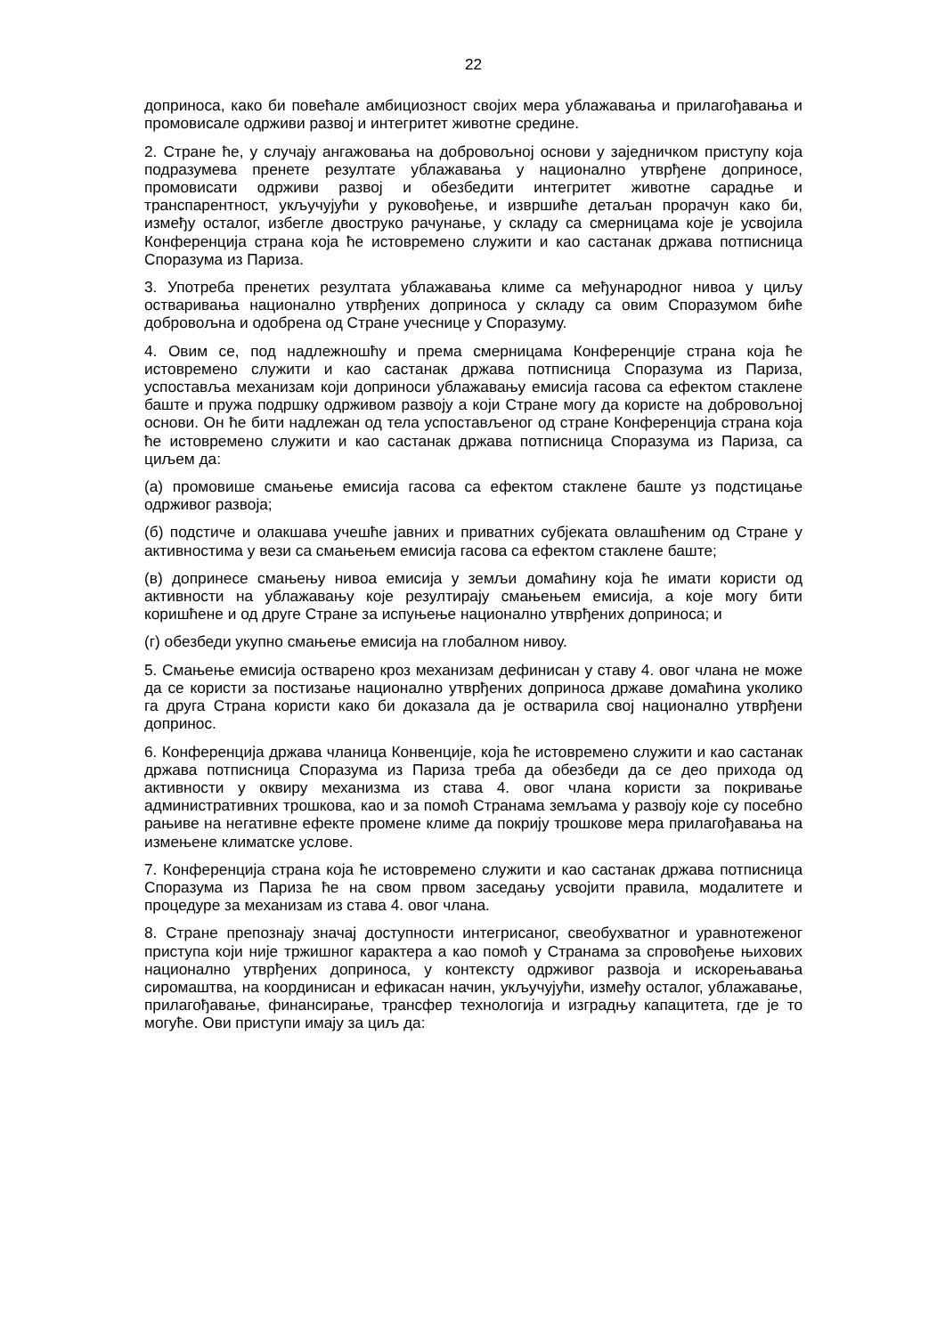22
доприноса, како би повећале амбициозност својих мера ублажавања и прилагођавања и промовисале одрживи развој и интегритет животне средине.
2. Стране ће, у случају ангажовања на добровољној основи у заједничком приступу која подразумева пренете резултате ублажавања у национално утврђене доприносе, промовисати одрживи развој и обезбедити интегритет животне сарадње и транспарентност, укључујући у руковођење, и извршиће детаљан прорачун како би, између осталог, избегле двоструко рачунање, у складу са смерницама које је усвојила Конференција страна која ће истовремено служити и као састанак држава потписница Споразума из Париза.
3. Употреба пренетих резултата ублажавања климе са међународног нивоа у циљу остваривања национално утврђених доприноса у складу са овим Споразумом биће добровољна и одобрена од Стране учеснице у Споразуму.
4. Овим се, под надлежношћу и према смерницама Конференције страна која ће истовремено служити и као састанак држава потписница Споразума из Париза, успоставља механизам који доприноси ублажавању емисија гасова са ефектом стаклене баште и пружа подршку одрживом развоју а који Стране могу да користе на добровољној основи. Он ће бити надлежан од тела успостављеног од стране Конференција страна која ће истовремено служити и као састанак држава потписница Споразума из Париза, са циљем да:
(а) промовише смањење емисија гасова са ефектом стаклене баште уз подстицање одрживог развоја;
(б) подстиче и олакшава учешће јавних и приватних субјеката овлашћеним од Стране у активностима у вези са смањењем емисија гасова са ефектом стаклене баште;
(в) допринесе смањењу нивоа емисија у земљи домаћину која ће имати користи од активности на ублажавању које резултирају смањењем емисија, а које могу бити коришћене и од друге Стране за испуњење национално утврђених доприноса; и
(г) обезбеди укупно смањење емисија на глобалном нивоу.
5. Смањење емисија остварено кроз механизам дефинисан у ставу 4. овог члана не може да се користи за постизање национално утврђених доприноса државе домаћина уколико га друга Страна користи како би доказала да је остварила свој национално утврђени допринос.
6. Конференција држава чланица Конвенције, која ће истовремено служити и као састанак држава потписница Споразума из Париза треба да обезбеди да се део прихода од активности у оквиру механизма из става 4. овог члана користи за покривање административних трошкова, као и за помоћ Странама земљама у развоју које су посебно рањиве на негативне ефекте промене климе да покрију трошкове мера прилагођавања на измењене климатске услове.
7. Конференција страна која ће истовремено служити и као састанак држава потписница Споразума из Париза ће на свом првом заседању усвојити правила, модалитете и процедуре за механизам из става 4. овог члана.
8. Стране препознају значај доступности интегрисаног, свеобухватног и уравнотеженог приступа који није тржишног карактера а као помоћ у Странама за спровођење њихових национално утврђених доприноса, у контексту одрживог развоја и искорењавања сиромаштва, на координисан и ефикасан начин, укључујући, између осталог, ублажавање, прилагођавање, финансирање, трансфер технологија и изградњу капацитета, где је то могуће. Ови приступи имају за циљ да: